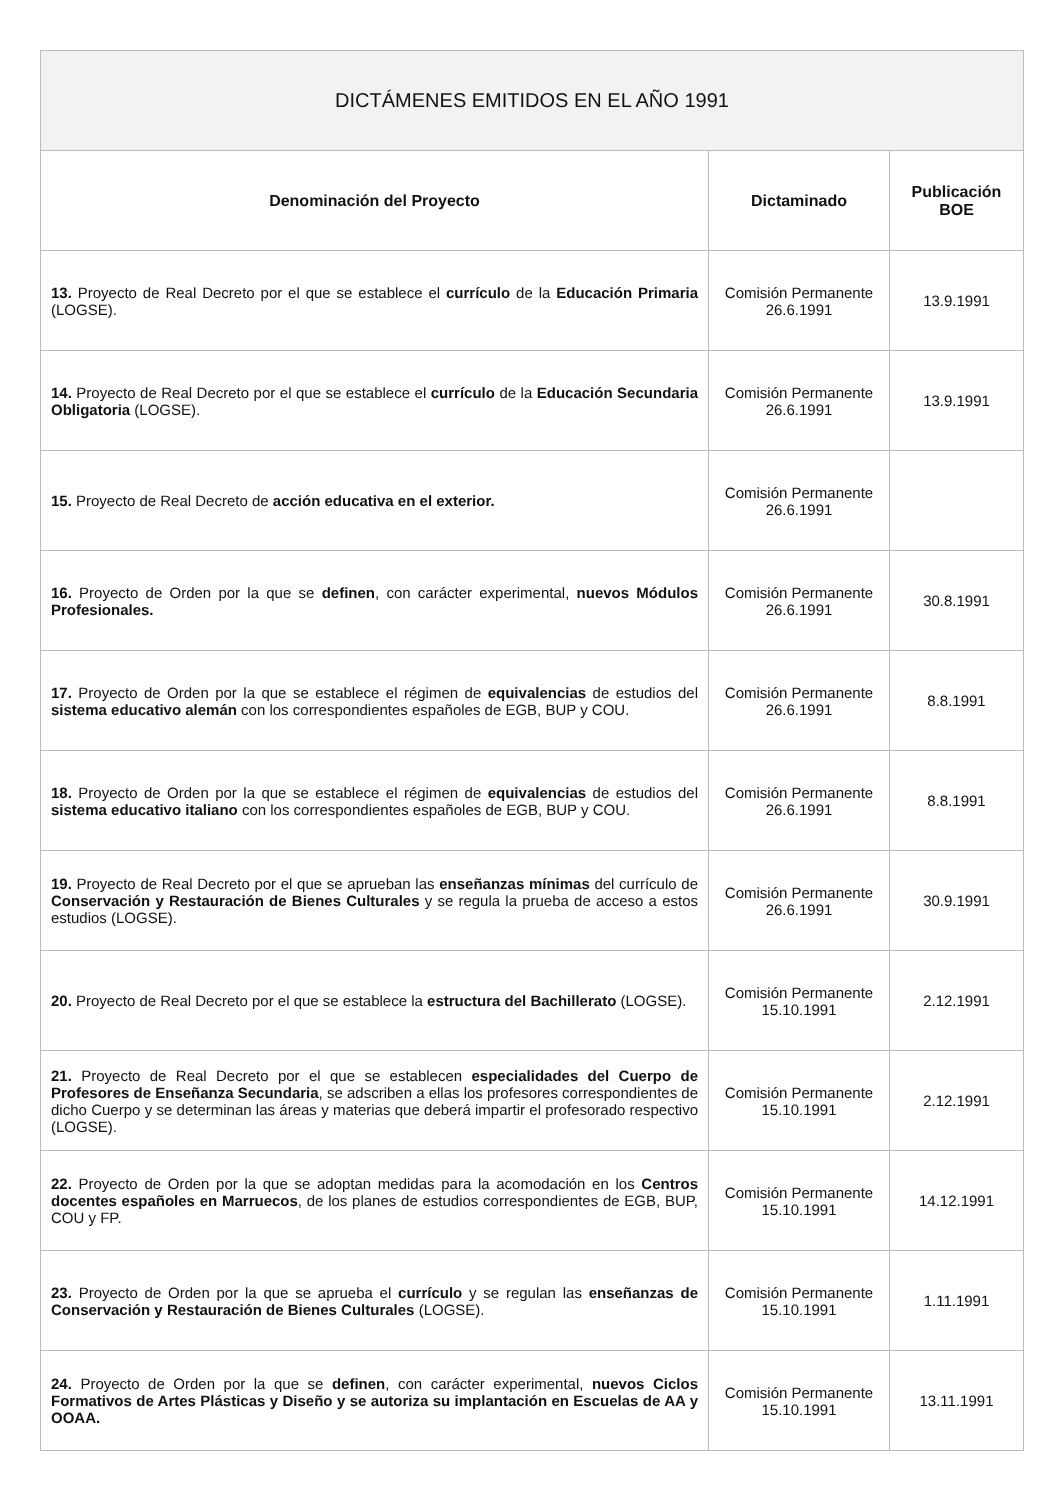| DICTÁMENES EMITIDOS EN EL AÑO 1991 | | |
| --- | --- | --- |
| Denominación del Proyecto | Dictaminado | Publicación BOE |
| 13. Proyecto de Real Decreto por el que se establece el currículo de la Educación Primaria (LOGSE). | Comisión Permanente 26.6.1991 | 13.9.1991 |
| 14. Proyecto de Real Decreto por el que se establece el currículo de la Educación Secundaria Obligatoria (LOGSE). | Comisión Permanente 26.6.1991 | 13.9.1991 |
| 15. Proyecto de Real Decreto de acción educativa en el exterior. | Comisión Permanente 26.6.1991 | |
| 16. Proyecto de Orden por la que se definen , con carácter experimental, nuevos Módulos Profesionales. | Comisión Permanente 26.6.1991 | 30.8.1991 |
| 17. Proyecto de Orden por la que se establece el régimen de equivalencias de estudios del sistema educativo alemán con los correspondientes españoles de EGB, BUP y COU. | Comisión Permanente 26.6.1991 | 8.8.1991 |
| 18. Proyecto de Orden por la que se establece el régimen de equivalencias de estudios del sistema educativo italiano con los correspondientes españoles de EGB, BUP y COU. | Comisión Permanente 26.6.1991 | 8.8.1991 |
| 19. Proyecto de Real Decreto por el que se aprueban las enseñanzas mínimas del currículo de Conservación y Restauración de Bienes Culturales y se regula la prueba de acceso a estos estudios (LOGSE). | Comisión Permanente 26.6.1991 | 30.9.1991 |
| 20. Proyecto de Real Decreto por el que se establece la estructura del Bachillerato (LOGSE). | Comisión Permanente 15.10.1991 | 2.12.1991 |
| 21. Proyecto de Real Decreto por el que se establecen especialidades del Cuerpo de Profesores de Enseñanza Secundaria , se adscriben a ellas los profesores correspondientes de dicho Cuerpo y se determinan las áreas y materias que deberá impartir el profesorado respectivo (LOGSE). | Comisión Permanente 15.10.1991 | 2.12.1991 |
| 22. Proyecto de Orden por la que se adoptan medidas para la acomodación en los Centros docentes españoles en Marruecos , de los planes de estudios correspondientes de EGB, BUP, COU y FP. | Comisión Permanente 15.10.1991 | 14.12.1991 |
| 23. Proyecto de Orden por la que se aprueba el currículo y se regulan las enseñanzas de Conservación y Restauración de Bienes Culturales (LOGSE). | Comisión Permanente 15.10.1991 | 1.11.1991 |
| 24. Proyecto de Orden por la que se definen , con carácter experimental, nuevos Ciclos Formativos de Artes Plásticas y Diseño y se autoriza su implantación en Escuelas de AA y OOAA. | Comisión Permanente 15.10.1991 | 13.11.1991 |